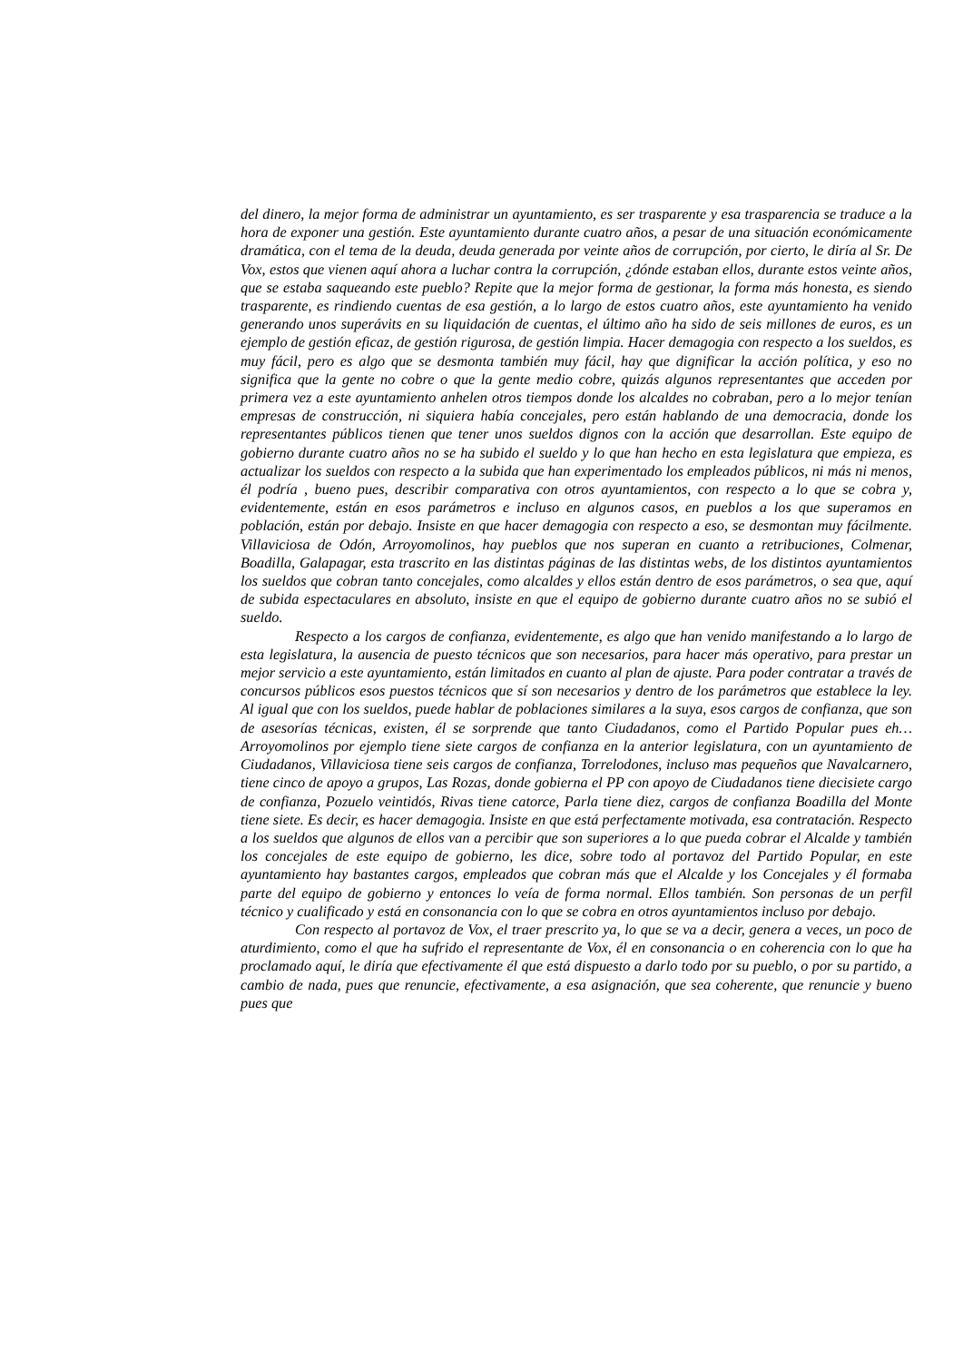del dinero, la mejor forma de administrar un ayuntamiento, es ser trasparente y esa trasparencia se traduce a la hora de exponer una gestión. Este ayuntamiento durante cuatro años, a pesar de una situación económicamente dramática, con el tema de la deuda, deuda generada por veinte años de corrupción, por cierto, le diría al Sr. De Vox, estos que vienen aquí ahora a luchar contra la corrupción, ¿dónde estaban ellos, durante estos veinte años, que se estaba saqueando este pueblo? Repite que la mejor forma de gestionar, la forma más honesta, es siendo trasparente, es rindiendo cuentas de esa gestión, a lo largo de estos cuatro años, este ayuntamiento ha venido generando unos superávits en su liquidación de cuentas, el último año ha sido de seis millones de euros, es un ejemplo de gestión eficaz, de gestión rigurosa, de gestión limpia. Hacer demagogia con respecto a los sueldos, es muy fácil, pero es algo que se desmonta también muy fácil, hay que dignificar la acción política, y eso no significa que la gente no cobre o que la gente medio cobre, quizás algunos representantes que acceden por primera vez a este ayuntamiento anhelen otros tiempos donde los alcaldes no cobraban, pero a lo mejor tenían empresas de construcción, ni siquiera había concejales, pero están hablando de una democracia, donde los representantes públicos tienen que tener unos sueldos dignos con la acción que desarrollan. Este equipo de gobierno durante cuatro años no se ha subido el sueldo y lo que han hecho en esta legislatura que empieza, es actualizar los sueldos con respecto a la subida que han experimentado los empleados públicos, ni más ni menos, él podría , bueno pues, describir comparativa con otros ayuntamientos, con respecto a lo que se cobra y, evidentemente, están en esos parámetros e incluso en algunos casos, en pueblos a los que superamos en población, están por debajo. Insiste en que hacer demagogia con respecto a eso, se desmontan muy fácilmente. Villaviciosa de Odón, Arroyomolinos, hay pueblos que nos superan en cuanto a retribuciones, Colmenar, Boadilla, Galapagar, esta trascrito en las distintas páginas de las distintas webs, de los distintos ayuntamientos los sueldos que cobran tanto concejales, como alcaldes y ellos están dentro de esos parámetros, o sea que, aquí de subida espectaculares en absoluto, insiste en que el equipo de gobierno durante cuatro años no se subió el sueldo.
Respecto a los cargos de confianza, evidentemente, es algo que han venido manifestando a lo largo de esta legislatura, la ausencia de puesto técnicos que son necesarios, para hacer más operativo, para prestar un mejor servicio a este ayuntamiento, están limitados en cuanto al plan de ajuste. Para poder contratar a través de concursos públicos esos puestos técnicos que sí son necesarios y dentro de los parámetros que establece la ley. Al igual que con los sueldos, puede hablar de poblaciones similares a la suya, esos cargos de confianza, que son de asesorías técnicas, existen, él se sorprende que tanto Ciudadanos, como el Partido Popular pues eh… Arroyomolinos por ejemplo tiene siete cargos de confianza en la anterior legislatura, con un ayuntamiento de Ciudadanos, Villaviciosa tiene seis cargos de confianza, Torrelodones, incluso mas pequeños que Navalcarnero, tiene cinco de apoyo a grupos, Las Rozas, donde gobierna el PP con apoyo de Ciudadanos tiene diecisiete cargo de confianza, Pozuelo veintidós, Rivas tiene catorce, Parla tiene diez, cargos de confianza Boadilla del Monte tiene siete. Es decir, es hacer demagogia. Insiste en que está perfectamente motivada, esa contratación. Respecto a los sueldos que algunos de ellos van a percibir que son superiores a lo que pueda cobrar el Alcalde y también los concejales de este equipo de gobierno, les dice, sobre todo al portavoz del Partido Popular, en este ayuntamiento hay bastantes cargos, empleados que cobran más que el Alcalde y los Concejales y él formaba parte del equipo de gobierno y entonces lo veía de forma normal. Ellos también. Son personas de un perfil técnico y cualificado y está en consonancia con lo que se cobra en otros ayuntamientos incluso por debajo.
Con respecto al portavoz de Vox, el traer prescrito ya, lo que se va a decir, genera a veces, un poco de aturdimiento, como el que ha sufrido el representante de Vox, él en consonancia o en coherencia con lo que ha proclamado aquí, le diría que efectivamente él que está dispuesto a darlo todo por su pueblo, o por su partido, a cambio de nada, pues que renuncie, efectivamente, a esa asignación, que sea coherente, que renuncie y bueno pues que